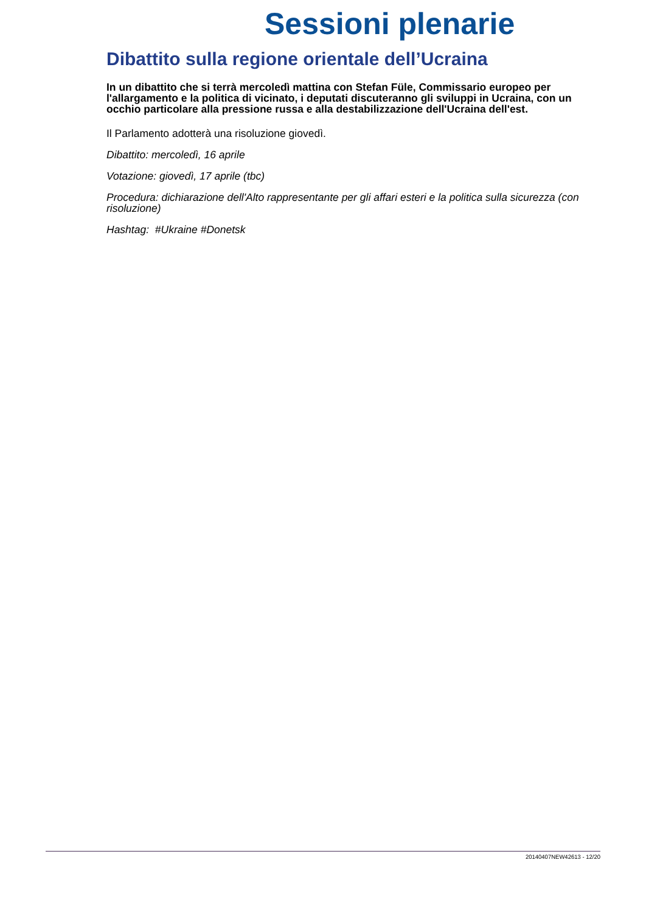Sessioni plenarie
Dibattito sulla regione orientale dell’Ucraina
In un dibattito che si terrà mercoledì mattina con Stefan Füle, Commissario europeo per l'allargamento e la politica di vicinato, i deputati discuteranno gli sviluppi in Ucraina, con un occhio particolare alla pressione russa e alla destabilizzazione dell'Ucraina dell'est.
Il Parlamento adotterà una risoluzione giovedì.
Dibattito: mercoledì, 16 aprile
Votazione: giovedì, 17 aprile (tbc)
Procedura: dichiarazione dell'Alto rappresentante per gli affari esteri e la politica sulla sicurezza (con risoluzione)
Hashtag: #Ukraine #Donetsk
20140407NEW42613 - 12/20